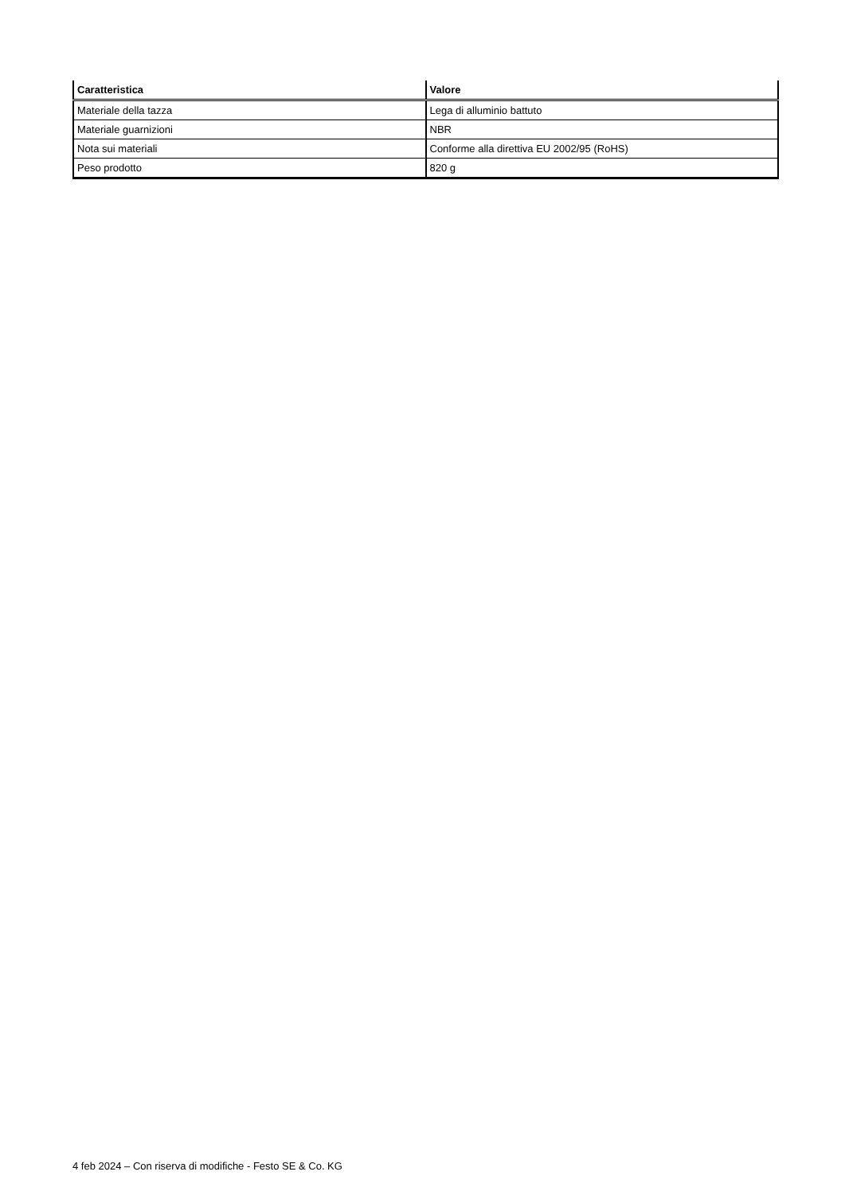| Caratteristica | Valore |
| --- | --- |
| Materiale della tazza | Lega di alluminio battuto |
| Materiale guarnizioni | NBR |
| Nota sui materiali | Conforme alla direttiva EU 2002/95 (RoHS) |
| Peso prodotto | 820 g |
4 feb 2024 – Con riserva di modifiche - Festo SE & Co. KG